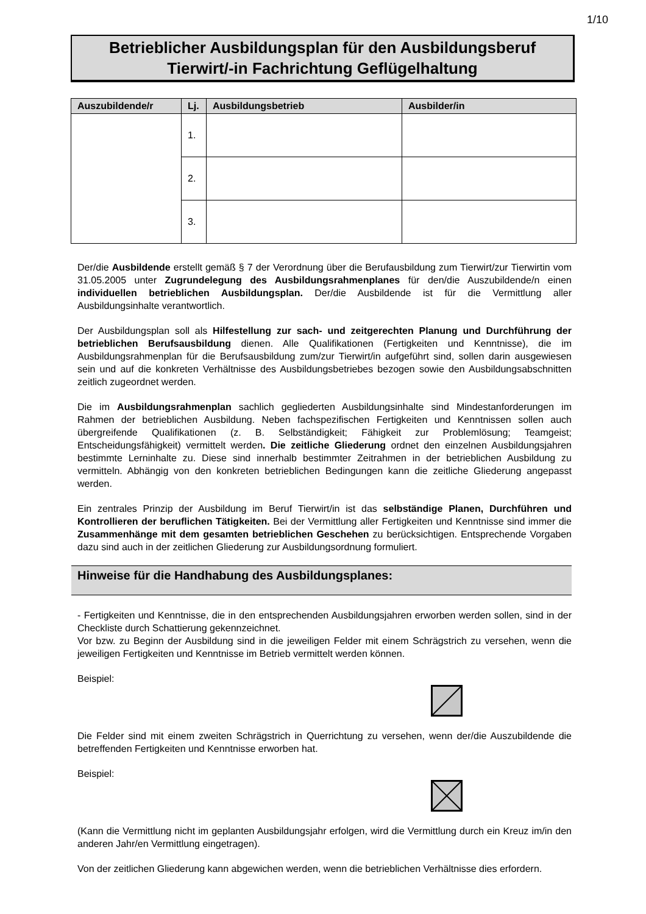1/10
Betrieblicher Ausbildungsplan für den Ausbildungsberuf
Tierwirt/-in Fachrichtung Geflügelhaltung
| Auszubildende/r | Lj. | Ausbildungsbetrieb | Ausbilder/in |
| --- | --- | --- | --- |
| | 1. | | |
| | 2. | | |
| | 3. | | |
Der/die Ausbildende erstellt gemäß § 7 der Verordnung über die Berufausbildung zum Tierwirt/zur Tierwirtin vom 31.05.2005 unter Zugrundelegung des Ausbildungsrahmenplanes für den/die Auszubildende/n einen individuellen betrieblichen Ausbildungsplan. Der/die Ausbildende ist für die Vermittlung aller Ausbildungsinhalte verantwortlich.
Der Ausbildungsplan soll als Hilfestellung zur sach- und zeitgerechten Planung und Durchführung der betrieblichen Berufsausbildung dienen. Alle Qualifikationen (Fertigkeiten und Kenntnisse), die im Ausbildungsrahmenplan für die Berufsausbildung zum/zur Tierwirt/in aufgeführt sind, sollen darin ausgewiesen sein und auf die konkreten Verhältnisse des Ausbildungsbetriebes bezogen sowie den Ausbildungsabschnitten zeitlich zugeordnet werden.
Die im Ausbildungsrahmenplan sachlich gegliederten Ausbildungsinhalte sind Mindestanforderungen im Rahmen der betrieblichen Ausbildung. Neben fachspezifischen Fertigkeiten und Kenntnissen sollen auch übergreifende Qualifikationen (z. B. Selbständigkeit; Fähigkeit zur Problemlösung; Teamgeist; Entscheidungsfähigkeit) vermittelt werden. Die zeitliche Gliederung ordnet den einzelnen Ausbildungsjahren bestimmte Lerninhalte zu. Diese sind innerhalb bestimmter Zeitrahmen in der betrieblichen Ausbildung zu vermitteln. Abhängig von den konkreten betrieblichen Bedingungen kann die zeitliche Gliederung angepasst werden.
Ein zentrales Prinzip der Ausbildung im Beruf Tierwirt/in ist das selbständige Planen, Durchführen und Kontrollieren der beruflichen Tätigkeiten. Bei der Vermittlung aller Fertigkeiten und Kenntnisse sind immer die Zusammenhänge mit dem gesamten betrieblichen Geschehen zu berücksichtigen. Entsprechende Vorgaben dazu sind auch in der zeitlichen Gliederung zur Ausbildungsordnung formuliert.
Hinweise für die Handhabung des Ausbildungsplanes:
- Fertigkeiten und Kenntnisse, die in den entsprechenden Ausbildungsjahren erworben werden sollen, sind in der Checkliste durch Schattierung gekennzeichnet.
Vor bzw. zu Beginn der Ausbildung sind in die jeweiligen Felder mit einem Schrägstrich zu versehen, wenn die jeweiligen Fertigkeiten und Kenntnisse im Betrieb vermittelt werden können.
Beispiel:
Die Felder sind mit einem zweiten Schrägstrich in Querrichtung zu versehen, wenn der/die Auszubildende die betreffenden Fertigkeiten und Kenntnisse erworben hat.
Beispiel:
(Kann die Vermittlung nicht im geplanten Ausbildungsjahr erfolgen, wird die Vermittlung durch ein Kreuz im/in den anderen Jahr/en Vermittlung eingetragen).
Von der zeitlichen Gliederung kann abgewichen werden, wenn die betrieblichen Verhältnisse dies erfordern.